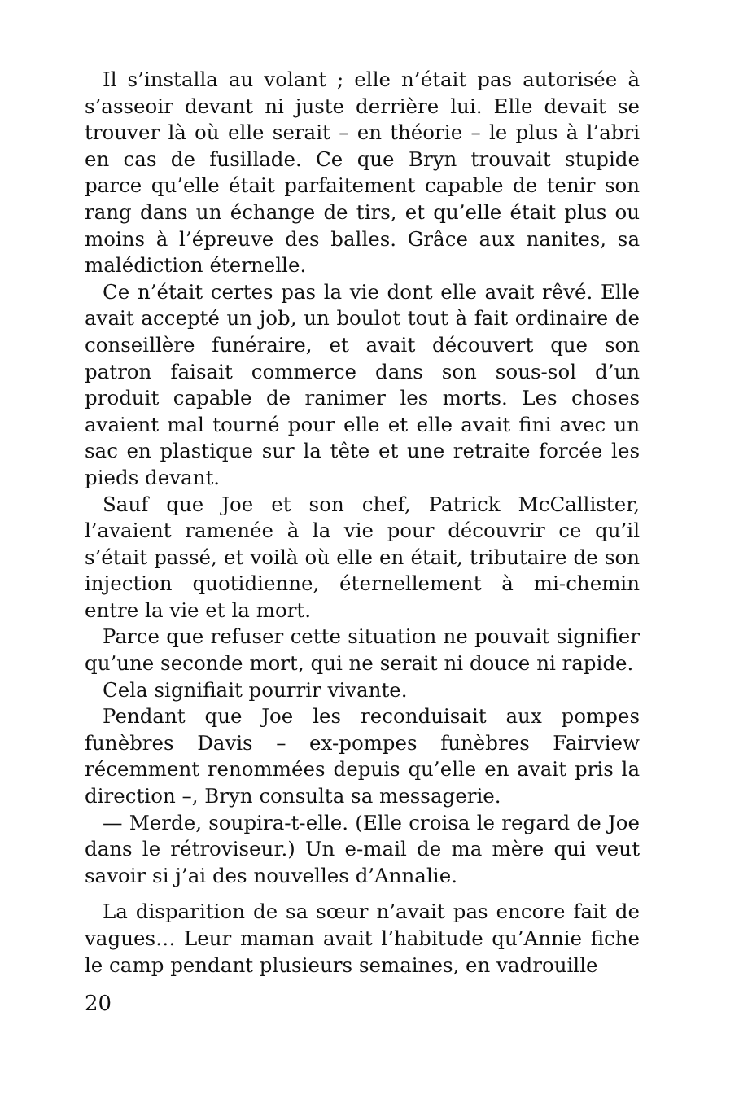Il s’installa au volant ; elle n’était pas autorisée à s’asseoir devant ni juste derrière lui. Elle devait se trouver là où elle serait – en théorie – le plus à l’abri en cas de fusillade. Ce que Bryn trouvait stupide parce qu’elle était parfaitement capable de tenir son rang dans un échange de tirs, et qu’elle était plus ou moins à l’épreuve des balles. Grâce aux nanites, sa malédiction éternelle.
Ce n’était certes pas la vie dont elle avait rêvé. Elle avait accepté un job, un boulot tout à fait ordinaire de conseillère funéraire, et avait découvert que son patron faisait commerce dans son sous-sol d’un produit capable de ranimer les morts. Les choses avaient mal tourné pour elle et elle avait fini avec un sac en plastique sur la tête et une retraite forcée les pieds devant.
Sauf que Joe et son chef, Patrick McCallister, l’avaient ramenée à la vie pour découvrir ce qu’il s’était passé, et voilà où elle en était, tributaire de son injection quotidienne, éternellement à mi-chemin entre la vie et la mort.
Parce que refuser cette situation ne pouvait signifier qu’une seconde mort, qui ne serait ni douce ni rapide.
Cela signifiait pourrir vivante.
Pendant que Joe les reconduisait aux pompes funèbres Davis – ex-pompes funèbres Fairview récemment renommées depuis qu’elle en avait pris la direction –, Bryn consulta sa messagerie.
— Merde, soupira-t-elle. (Elle croisa le regard de Joe dans le rétroviseur.) Un e-mail de ma mère qui veut savoir si j’ai des nouvelles d’Annalie.
La disparition de sa sœur n’avait pas encore fait de vagues… Leur maman avait l’habitude qu’Annie fiche le camp pendant plusieurs semaines, en vadrouille
20